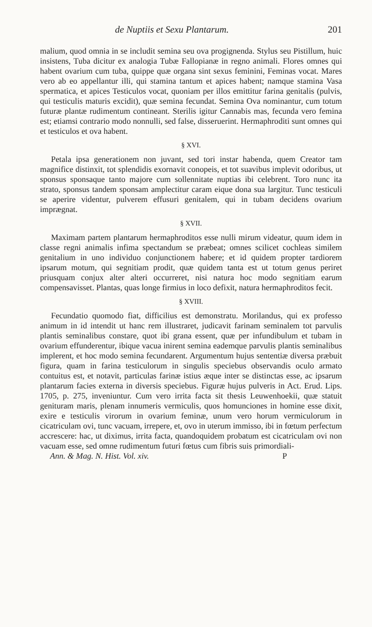de Nuptiis et Sexu Plantarum. 201
malium, quod omnia in se includit semina seu ova progignenda. Stylus seu Pistillum, huic insistens, Tuba dicitur ex analogia Tubæ Fallopianæ in regno animali. Flores omnes qui habent ovarium cum tuba, quippe quæ organa sint sexus feminini, Feminas vocat. Mares vero ab eo appellantur illi, qui stamina tantum et apices habent; namque stamina Vasa spermatica, et apices Testiculos vocat, quoniam per illos emittitur farina genitalis (pulvis, qui testiculis maturis excidit), quæ semina fecundat. Semina Ova nominantur, cum totum futuræ plantæ rudimentum contineant. Sterilis igitur Cannabis mas, fecunda vero femina est; etiamsi contrario modo nonnulli, sed false, disseruerint. Hermaphroditi sunt omnes qui et testiculos et ova habent.
§ XVI.
Petala ipsa generationem non juvant, sed tori instar habenda, quem Creator tam magnifice distinxit, tot splendidis exornavit conopeis, et tot suavibus implevit odoribus, ut sponsus sponsaque tanto majore cum sollennitate nuptias ibi celebrent. Toro nunc ita strato, sponsus tandem sponsam amplectitur caram eique dona sua largitur. Tunc testiculi se aperire videntur, pulverem effusuri genitalem, qui in tubam decidens ovarium imprægnat.
§ XVII.
Maximam partem plantarum hermaphroditos esse nulli mirum videatur, quum idem in classe regni animalis infima spectandum se præbeat; omnes scilicet cochleas similem genitalium in uno individuo conjunctionem habere; et id quidem propter tardiorem ipsarum motum, qui segnitiam prodit, quæ quidem tanta est ut totum genus periret priusquam conjux alter alteri occurreret, nisi natura hoc modo segnitiam earum compensavisset. Plantas, quas longe firmius in loco defixit, natura hermaphroditos fecit.
§ XVIII.
Fecundatio quomodo fiat, difficilius est demonstratu. Morilandus, qui ex professo animum in id intendit ut hanc rem illustraret, judicavit farinam seminalem tot parvulis plantis seminalibus constare, quot ibi grana essent, quæ per infundibulum et tubam in ovarium effunderentur, ibique vacua inirent semina eademque parvulis plantis seminalibus implerent, et hoc modo semina fecundarent. Argumentum hujus sententiæ diversa præbuit figura, quam in farina testiculorum in singulis speciebus observandis oculo armato contuitus est, et notavit, particulas farinæ istius æque inter se distinctas esse, ac ipsarum plantarum facies externa in diversis speciebus. Figuræ hujus pulveris in Act. Erud. Lips. 1705, p. 275, inveniuntur. Cum vero irrita facta sit thesis Leuwenhoekii, quæ statuit genituram maris, plenam innumeris vermiculis, quos homunciones in homine esse dixit, exire e testiculis virorum in ovarium feminæ, unum vero horum vermiculorum in cicatriculam ovi, tunc vacuam, irrepere, et, ovo in uterum immisso, ibi in fœtum perfectum accrescere: hac, ut diximus, irrita facta, quandoquidem probatum est cicatriculam ovi non vacuam esse, sed omne rudimentum futuri fœtus cum fibris suis primordiali-
Ann. & Mag. N. Hist. Vol. xiv. P